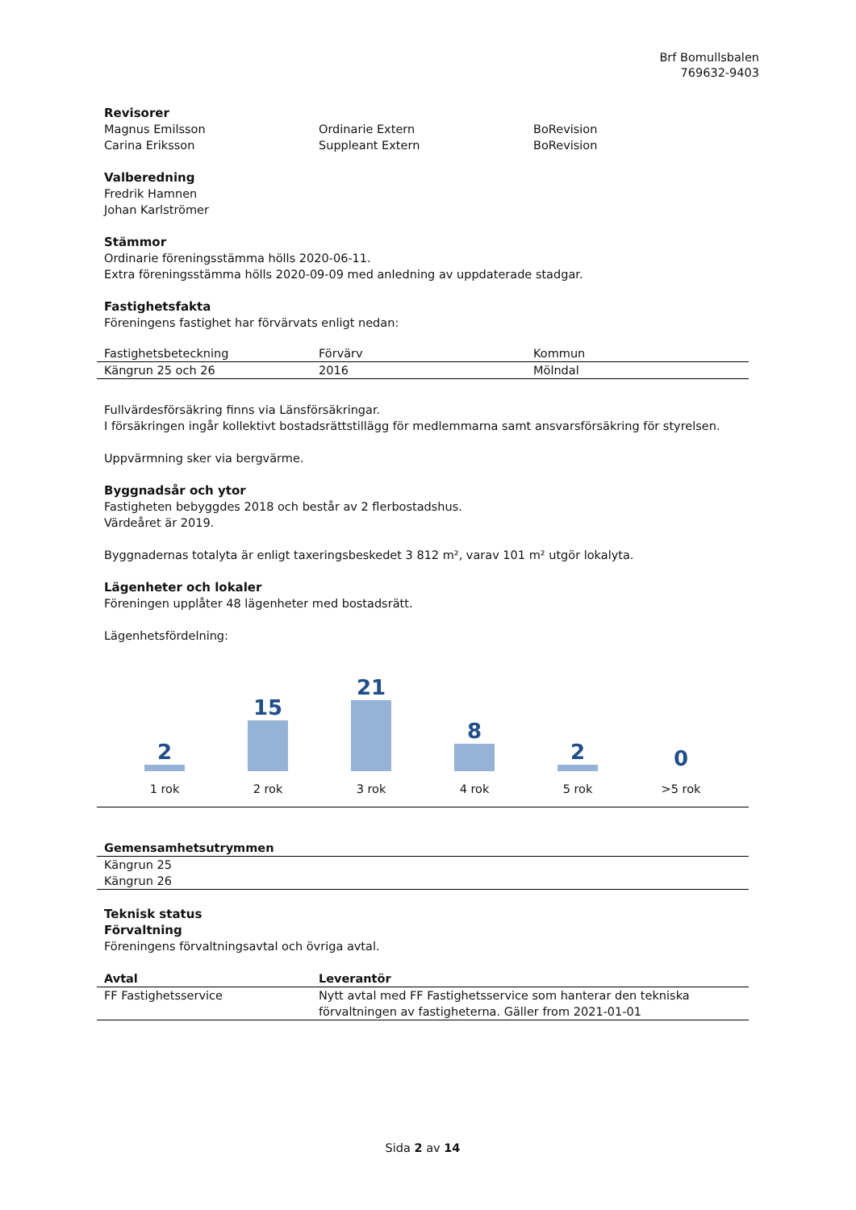Brf Bomullsbalen
769632-9403
Revisorer
| Magnus Emilsson | Ordinarie Extern | BoRevision |
| Carina Eriksson | Suppleant Extern | BoRevision |
Valberedning
Fredrik Hamnen
Johan Karlströmer
Stämmor
Ordinarie föreningsstämma hölls 2020-06-11.
Extra föreningsstämma hölls 2020-09-09 med anledning av uppdaterade stadgar.
Fastighetsfakta
Föreningens fastighet har förvärvats enligt nedan:
| Fastighetsbeteckning | Förvärv | Kommun |
| Kängrun 25 och 26 | 2016 | Mölndal |
Fullvärdesförsäkring finns via Länsförsäkringar.
I försäkringen ingår kollektivt bostadsrättstillägg för medlemmarna samt ansvarsförsäkring för styrelsen.
Uppvärmning sker via bergvärme.
Byggnadsår och ytor
Fastigheten bebyggdes 2018 och består av 2 flerbostadshus.
Värdeåret är 2019.
Byggnadernas totalyta är enligt taxeringsbeskedet 3 812 m², varav 101 m² utgör lokalyta.
Lägenheter och lokaler
Föreningen upplåter 48 lägenheter med bostadsrätt.
Lägenhetsfördelning:
2
1 rok
15
2 rok
21
3 rok
8
4 rok
2
5 rok
0
>5 rok
| Gemensamhetsutrymmen |
| --- |
| Kängrun 25 Kängrun 26 |
Teknisk status
Förvaltning
Föreningens förvaltningsavtal och övriga avtal.
| Avtal | Leverantör |
| --- | --- |
| FF Fastighetsservice | Nytt avtal med FF Fastighetsservice som hanterar den tekniska förvaltningen av fastigheterna. Gäller from 2021-01-01 |
Sida 2 av 14